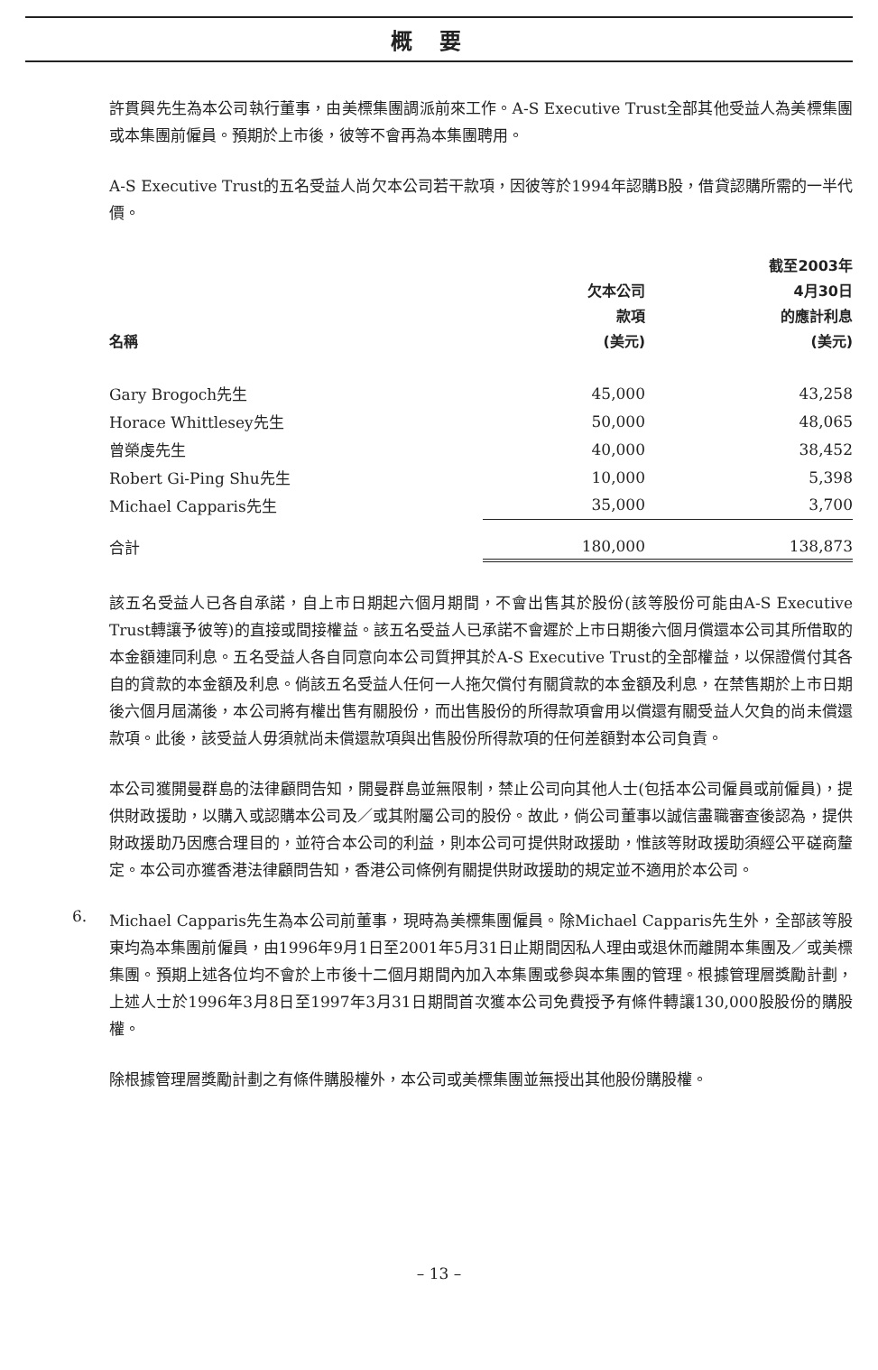概要
許貫興先生為本公司執行董事，由美標集團調派前來工作。A-S Executive Trust全部其他受益人為美標集團或本集團前僱員。預期於上市後，彼等不會再為本集團聘用。
A-S Executive Trust的五名受益人尚欠本公司若干款項，因彼等於1994年認購B股，借貸認購所需的一半代價。
| 名稱 | 欠本公司 款項 (美元) | 截至2003年 4月30日 的應計利息 (美元) |
| --- | --- | --- |
| Gary Brogoch先生 | 45,000 | 43,258 |
| Horace Whittlesey先生 | 50,000 | 48,065 |
| 曾榮虔先生 | 40,000 | 38,452 |
| Robert Gi-Ping Shu先生 | 10,000 | 5,398 |
| Michael Capparis先生 | 35,000 | 3,700 |
| 合計 | 180,000 | 138,873 |
該五名受益人已各自承諾，自上市日期起六個月期間，不會出售其於股份(該等股份可能由A-S Executive Trust轉讓予彼等)的直接或間接權益。該五名受益人已承諾不會遲於上市日期後六個月償還本公司其所借取的本金額連同利息。五名受益人各自同意向本公司質押其於A-S Executive Trust的全部權益，以保證償付其各自的貸款的本金額及利息。倘該五名受益人任何一人拖欠償付有關貸款的本金額及利息，在禁售期於上市日期後六個月屆滿後，本公司將有權出售有關股份，而出售股份的所得款項會用以償還有關受益人欠負的尚未償還款項。此後，該受益人毋須就尚未償還款項與出售股份所得款項的任何差額對本公司負責。
本公司獲開曼群島的法律顧問告知，開曼群島並無限制，禁止公司向其他人士(包括本公司僱員或前僱員)，提供財政援助，以購入或認購本公司及／或其附屬公司的股份。故此，倘公司董事以誠信盡職審查後認為，提供財政援助乃因應合理目的，並符合本公司的利益，則本公司可提供財政援助，惟該等財政援助須經公平磋商釐定。本公司亦獲香港法律顧問告知，香港公司條例有關提供財政援助的規定並不適用於本公司。
6.
Michael Capparis先生為本公司前董事，現時為美標集團僱員。除Michael Capparis先生外，全部該等股東均為本集團前僱員，由1996年9月1日至2001年5月31日止期間因私人理由或退休而離開本集團及／或美標集團。預期上述各位均不會於上市後十二個月期間內加入本集團或參與本集團的管理。根據管理層獎勵計劃，上述人士於1996年3月8日至1997年3月31日期間首次獲本公司免費授予有條件轉讓130,000股股份的購股權。
除根據管理層獎勵計劃之有條件購股權外，本公司或美標集團並無授出其他股份購股權。
– 13 –